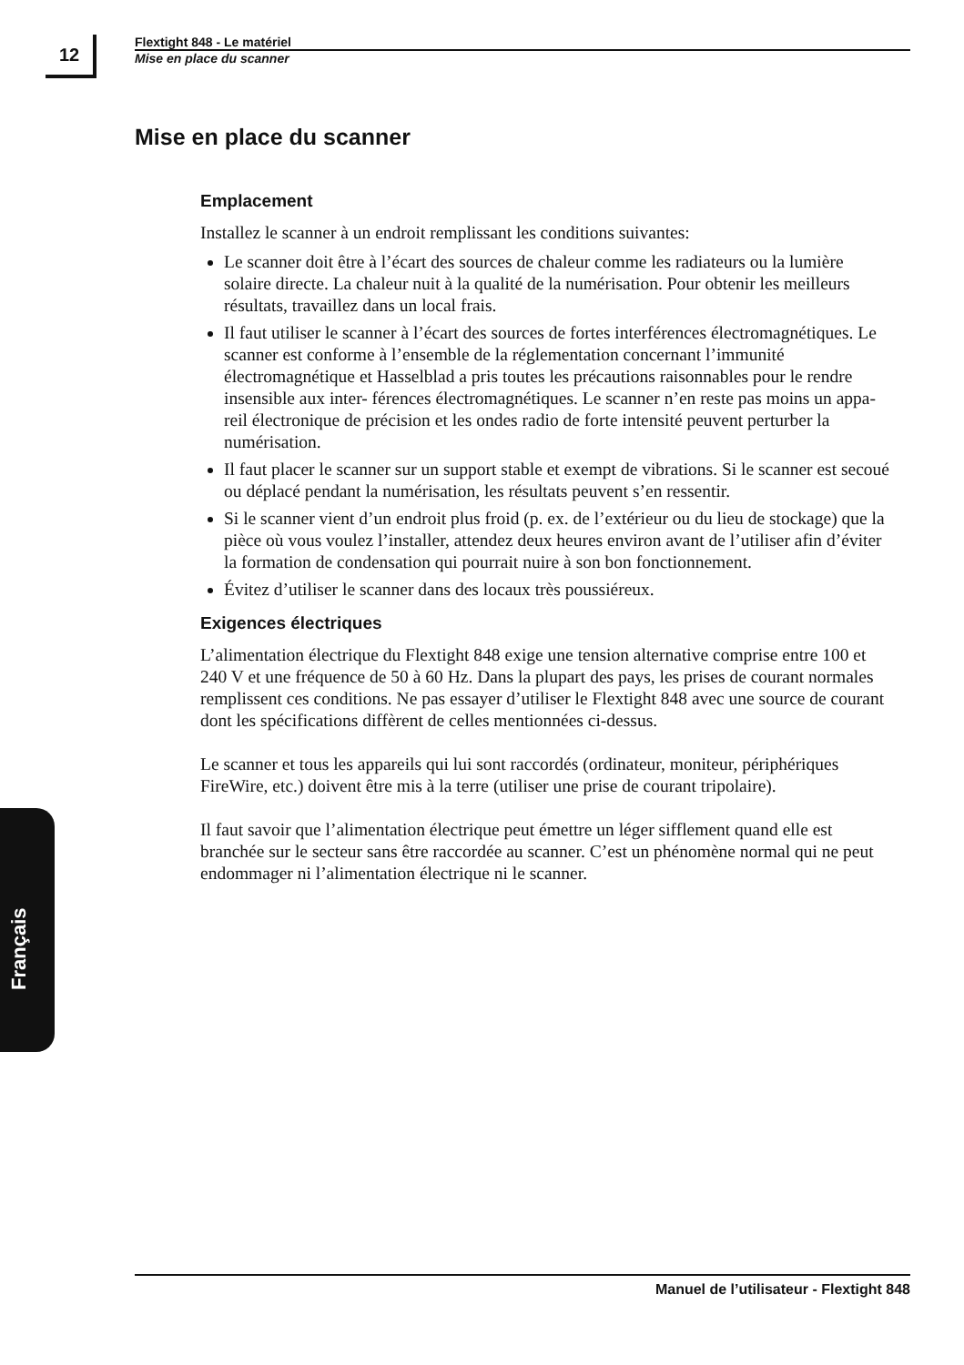12
Flextight 848 - Le matériel
Mise en place du scanner
Mise en place du scanner
Emplacement
Installez le scanner à un endroit remplissant les conditions suivantes:
Le scanner doit être à l’écart des sources de chaleur comme les radiateurs ou la lumière solaire directe. La chaleur nuit à la qualité de la numérisation. Pour obtenir les meilleurs résultats, travaillez dans un local frais.
Il faut utiliser le scanner à l’écart des sources de fortes interférences électromagnétiques. Le scanner est conforme à l’ensemble de la réglementation concernant l’immunité électromagnétique et Hasselblad a pris toutes les précautions raisonnables pour le rendre insensible aux inter- férences électromagnétiques. Le scanner n’en reste pas moins un appa- reil électronique de précision et les ondes radio de forte intensité peuvent perturber la numérisation.
Il faut placer le scanner sur un support stable et exempt de vibrations. Si le scanner est secoué ou déplacé pendant la numérisation, les résultats peuvent s’en ressentir.
Si le scanner vient d’un endroit plus froid (p. ex. de l’extérieur ou du lieu de stockage) que la pièce où vous voulez l’installer, attendez deux heures environ avant de l’utiliser afin d’éviter la formation de condensation qui pourrait nuire à son bon fonctionnement.
Évitez d’utiliser le scanner dans des locaux très poussiéreux.
Exigences électriques
L’alimentation électrique du Flextight 848 exige une tension alternative comprise entre 100 et 240 V et une fréquence de 50 à 60 Hz. Dans la plupart des pays, les prises de courant normales remplissent ces conditions. Ne pas essayer d’utiliser le Flextight 848 avec une source de courant dont les spécifications diffèrent de celles mentionnées ci-dessus.
Le scanner et tous les appareils qui lui sont raccordés (ordinateur, moniteur, périphériques FireWire, etc.) doivent être mis à la terre (utiliser une prise de courant tripolaire).
Il faut savoir que l’alimentation électrique peut émettre un léger sifflement quand elle est branchée sur le secteur sans être raccordée au scanner. C’est un phénomène normal qui ne peut endommager ni l’alimentation électrique ni le scanner.
Français
Manuel de l’utilisateur - Flextight 848